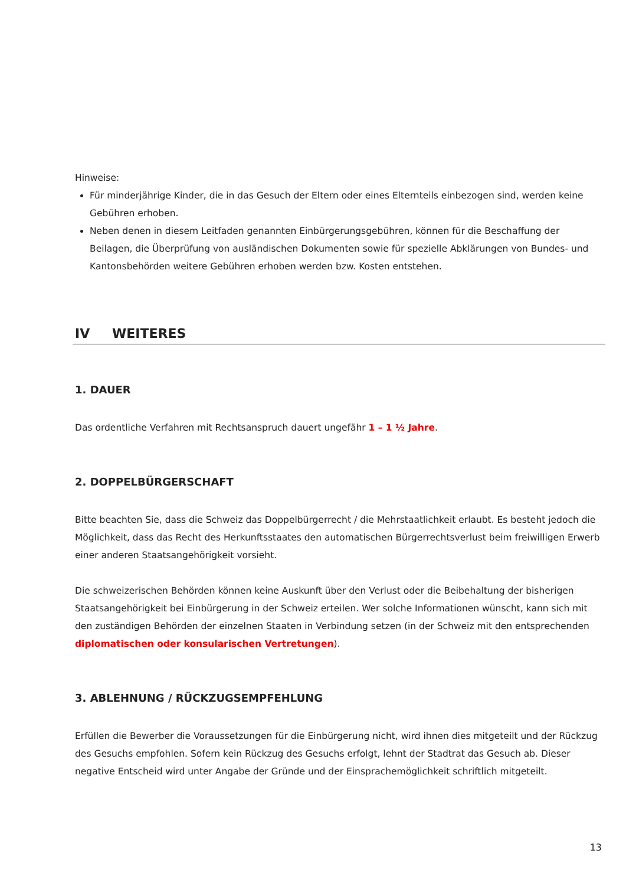Hinweise:
Für minderjährige Kinder, die in das Gesuch der Eltern oder eines Elternteils einbezogen sind, werden keine Gebühren erhoben.
Neben denen in diesem Leitfaden genannten Einbürgerungsgebühren, können für die Beschaffung der Beilagen, die Überprüfung von ausländischen Dokumenten sowie für spezielle Abklärungen von Bundes- und Kantonsbehörden weitere Gebühren erhoben werden bzw. Kosten entstehen.
IV WEITERES
1. DAUER
Das ordentliche Verfahren mit Rechtsanspruch dauert ungefähr 1 – 1 ½ Jahre.
2. DOPPELBÜRGERSCHAFT
Bitte beachten Sie, dass die Schweiz das Doppelbürgerrecht / die Mehrstaatlichkeit erlaubt. Es besteht jedoch die Möglichkeit, dass das Recht des Herkunftsstaates den automatischen Bürgerrechtsverlust beim freiwilligen Erwerb einer anderen Staatsangehörigkeit vorsieht.
Die schweizerischen Behörden können keine Auskunft über den Verlust oder die Beibehaltung der bisherigen Staatsangehörigkeit bei Einbürgerung in der Schweiz erteilen. Wer solche Informationen wünscht, kann sich mit den zuständigen Behörden der einzelnen Staaten in Verbindung setzen (in der Schweiz mit den entsprechenden diplomatischen oder konsularischen Vertretungen).
3. ABLEHNUNG / RÜCKZUGSEMPFEHLUNG
Erfüllen die Bewerber die Voraussetzungen für die Einbürgerung nicht, wird ihnen dies mitgeteilt und der Rückzug des Gesuchs empfohlen. Sofern kein Rückzug des Gesuchs erfolgt, lehnt der Stadtrat das Gesuch ab. Dieser negative Entscheid wird unter Angabe der Gründe und der Einsprachemöglichkeit schriftlich mitgeteilt.
13